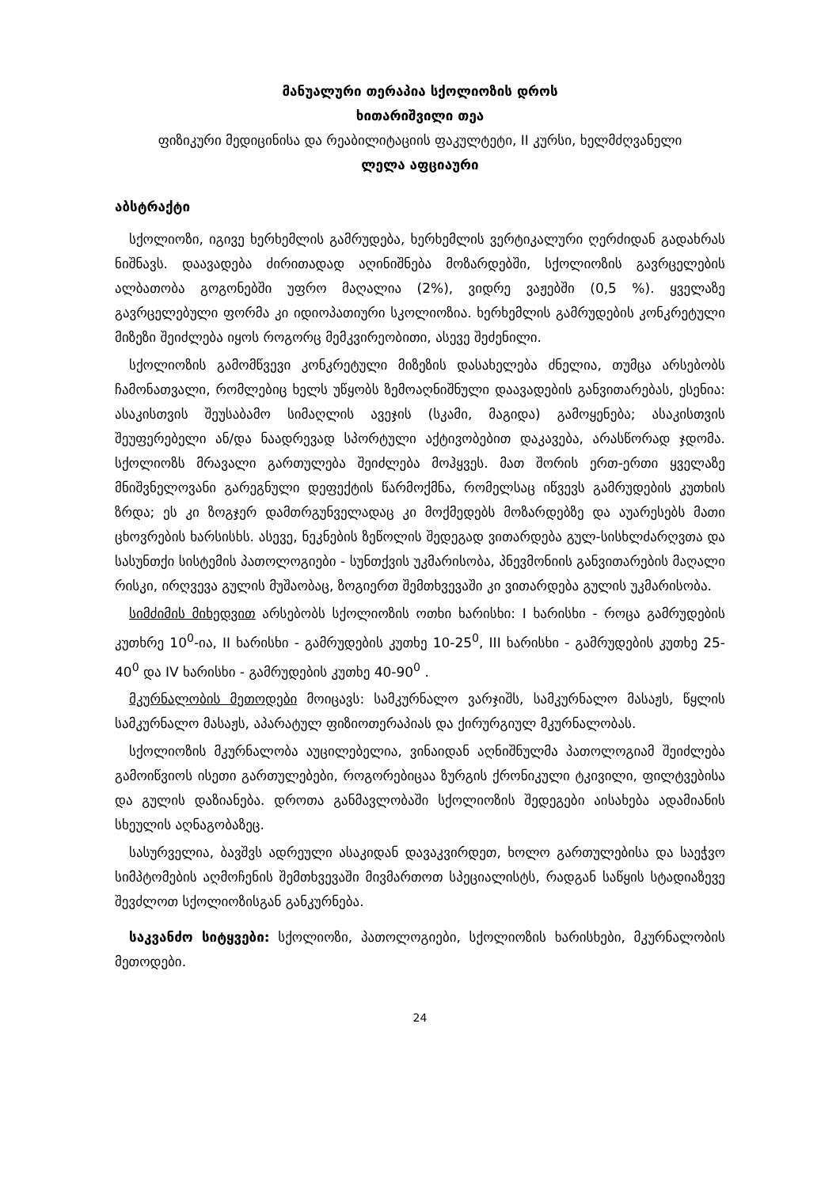მანუალური თერაპია სქოლიოზის დროს
ხითარიშვილი თეა
ფიზიკური მედიცინისა და რეაბილიტაციის ფაკულტეტი, II კურსი, ხელმძღვანელი
ლელა აფციაური
აბსტრაქტი
სქოლიოზი, იგივე ხერხემლის გამრუდება, ხერხემლის ვერტიკალური ღერძიდან გადახრას ნიშნავს. დაავადება ძირითადად აღინიშნება მოზარდებში, სქოლიოზის გავრცელების ალბათობა გოგონებში უფრო მაღალია (2%), ვიდრე ვაჟებში (0,5 %). ყველაზე გავრცელებული ფორმა კი იდიოპათიური სკოლიოზია. ხერხემლის გამრუდების კონკრეტული მიზეზი შეიძლება იყოს როგორც მემკვირეობითი, ასევე შეძენილი.
სქოლიოზის გამომწვევი კონკრეტული მიზეზის დასახელება ძნელია, თუმცა არსებობს ჩამონათვალი, რომლებიც ხელს უწყობს ზემოაღნიშნული დაავადების განვითარებას, ესენია: ასაკისთვის შეუსაბამო სიმაღლის ავეჯის (სკამი, მაგიდა) გამოყენება; ასაკისთვის შეუფერებელი ან/და ნაადრევად სპორტული აქტივობებით დაკავება, არასწორად ჯდომა. სქოლიოზს მრავალი გართულება შეიძლება მოჰყვეს. მათ შორის ერთ-ერთი ყველაზე მნიშვნელოვანი გარეგნული დეფექტის წარმოქმნა, რომელსაც იწვევს გამრუდების კუთხის ზრდა; ეს კი ზოგჯერ დამთრგუნველადაც კი მოქმედებს მოზარდებზე და აუარესებს მათი ცხოვრების ხარსისხს. ასევე, ნეკნების ზეწოლის შედეგად ვითარდება გულ-სისხლძარღვთა და სასუნთქი სისტემის პათოლოგიები - სუნთქვის უკმარისობა, პნევმონიის განვითარების მაღალი რისკი, ირღვევა გულის მუშაობაც, ზოგიერთ შემთხვევაში კი ვითარდება გულის უკმარისობა.
სიმძიმის მიხედვით არსებობს სქოლიოზის ოთხი ხარისხი: I ხარისხი - როცა გამრუდების კუთხრე 10<sup>0</sup>-ია, II ხარისხი - გამრუდების კუთხე 10-25<sup>0</sup>, III ხარისხი - გამრუდების კუთხე 25- 40<sup>0</sup> და IV ხარისხი - გამრუდების კუთხე 40-90<sup>0</sup> .
მკურნალობის მეთოდები მოიცავს: სამკურნალო ვარჯიშს, სამკურნალო მასაჟს, წყლის სამკურნალო მასაჟს, აპარატულ ფიზიოთერაპიას და ქირურგიულ მკურნალობას.
სქოლიოზის მკურნალობა აუცილებელია, ვინაიდან აღნიშნულმა პათოლოგიამ შეიძლება გამოიწვიოს ისეთი გართულებები, როგორებიცაა ზურგის ქრონიკული ტკივილი, ფილტვებისა და გულის დაზიანება. დროთა განმავლობაში სქოლიოზის შედეგები აისახება ადამიანის სხეულის აღნაგობაზეც.
სასურველია, ბავშვს ადრეული ასაკიდან დავაკვირდეთ, ხოლო გართულებისა და საეჭვო სიმპტომების აღმოჩენის შემთხვევაში მივმართოთ სპეციალისტს, რადგან საწყის სტადიაზევე შევძლოთ სქოლიოზისგან განკურნება.
საკვანძო სიტყვები: სქოლიოზი, პათოლოგიები, სქოლიოზის ხარისხები, მკურნალობის მეთოდები.
24